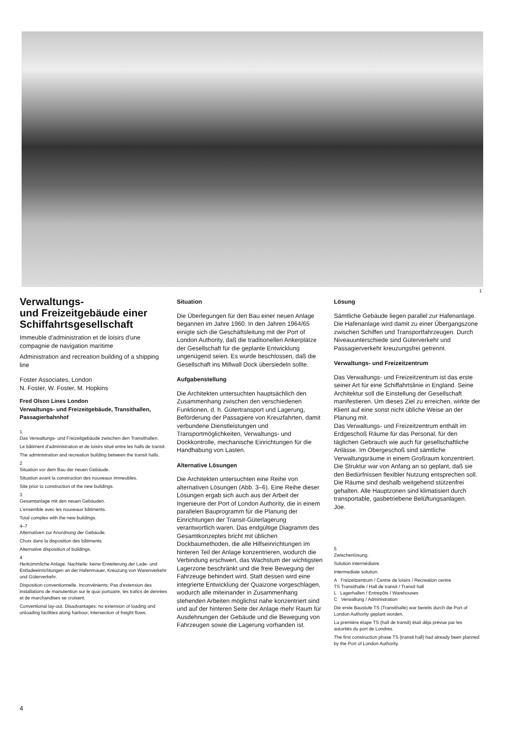1
Verwaltungs-
und Freizeitgebäude einer Schiffahrtsgesellschaft
Immeuble d'administration et de loisirs d'une compagnie de navigation maritime
Administration and recreation building of a shipping line
Foster Associates, London
N. Foster, W. Foster, M. Hopkins
Fred Olson Lines London
Verwaltungs- und Freizeitgebäude, Transithallen, Passagierbahnhof
1
Das Verwaltungs- und Freizeitgebäude zwischen den Transithallen.
Le bâtiment d'administration et de loisirs situé entre les halls de transit.
The administration and recreation building between the transit halls.
2
Situation vor dem Bau der neuen Gebäude.
Situation avant la construction des nouveaux immeubles.
Site prior to construction of the new buildings.
3
Gesamtanlage mit den neuen Gebäuden.
L'ensemble avec les nouveaux bâtiments.
Total complex with the new buildings.
4–7
Alternativen zur Anordnung der Gebäude.
Choix dans la disposition des bâtiments.
Alternative disposition of buildings.
4
Herkömmliche Anlage. Nachteile: keine Erweiterung der Lade- und Entladeeinrichtungen an der Hafenmauer, Kreuzung von Warenverkehr und Güterverkehr.
Disposition conventionnelle. Inconvénients: Pas d'extension des installations de manutention sur le quai portuaire, les trafics de denrées et de marchandises se croisent.
Conventional lay-out. Disadvantages: no extension of loading and unloading facilities along harbour, intersection of freight flows.
Situation
Die Überlegungen für den Bau einer neuen Anlage begannen im Jahre 1960. In den Jahren 1964/65 einigte sich die Geschäftsleitung mit der Port of London Authority, daß die traditionellen Ankerplätze der Gesellschaft für die geplante Entwicklung ungenügend seien. Es wurde beschlossen, daß die Gesellschaft ins Millwall Dock übersiedeln sollte.
Aufgabenstellung
Die Architekten untersuchten hauptsächlich den Zusammenhang zwischen den verschiedenen Funktionen, d. h. Gütertransport und Lagerung, Beförderung der Passagiere von Kreuzfahrten, damit verbundene Dienstleistungen und Transportmöglichkeiten, Verwaltungs- und Dockkontrolle, mechanische Einrichtungen für die Handhabung von Lasten.
Alternative Lösungen
Die Architekten untersuchten eine Reihe von alternativen Lösungen (Abb. 3–6). Eine Reihe dieser Lösungen ergab sich auch aus der Arbeit der Ingenieure der Port of London Authority, die in einem parallelen Bauprogramm für die Planung der Einrichtungen der Transit-Güterlagerung verantwortlich waren. Das endgültige Diagramm des Gesamtkonzeptes bricht mit üblichen Dockbaumethoden, die alle Hilfseinrichtungen im hinteren Teil der Anlage konzentrieren, wodurch die Verbindung erschwert, das Wachstum der wichtigsten Lagerzone beschränkt und die freie Bewegung der Fahrzeuge behindert wird. Statt dessen wird eine integrierte Entwicklung der Quaizone vorgeschlagen, wodurch alle miteinander in Zusammenhang stehenden Arbeiten möglichst nahe konzentriert sind und auf der hinteren Seite der Anlage mehr Raum für Ausdehnungen der Gebäude und die Bewegung von Fahrzeugen sowie die Lagerung vorhanden ist.
Lösung
Sämtliche Gebäude liegen parallel zur Hafenanlage. Die Hafenanlage wird damit zu einer Übergangszone zwischen Schiffen und Transportfahrzeugen. Durch Niveauunterschiede sind Güterverkehr und Passagierverkehr kreuzungsfrei getrennt.
Verwaltungs- und Freizeitzentrum
Das Verwaltungs- und Freizeitzentrum ist das erste seiner Art für eine Schiffahrtslinie in England. Seine Architektur soll die Einstellung der Gesellschaft manifestieren. Um dieses Ziel zu erreichen, wirkte der Klient auf eine sonst nicht übliche Weise an der Planung mit.
Das Verwaltungs- und Freizeitzentrum enthält im Erdgeschoß Räume für das Personal, für den täglichen Gebrauch wie auch für gesellschaftliche Anlässe. Im Obergeschoß sind sämtliche Verwaltungsräume in einem Großraum konzentriert.
Die Struktur war von Anfang an so geplant, daß sie den Bedürfnissen flexibler Nutzung entsprechen soll. Die Räume sind deshalb weitgehend stützenfrei gehalten. Alle Hauptzonen sind klimatisiert durch transportable, gasbetriebene Belüftungsanlagen.
Joe.
5
Zwischenlösung.
Solution intermédiaire.
Intermediate solution.
A Freizeitzentrum / Centre de loisirs / Recreation centre
TS Transithalle / Hall de transit / Transit hall
L Lagerhallen / Entrepôts / Warehouses
C Verwaltung / Administration
Die erste Baustufe TS (Transithalle) war bereits durch die Port of London Authority geplant worden.
La première étape TS (hall de transit) était déja prévue par les autorités du port de Londres.
The first construction phase TS (transit hall) had already been planned by the Port of London Authority.
4